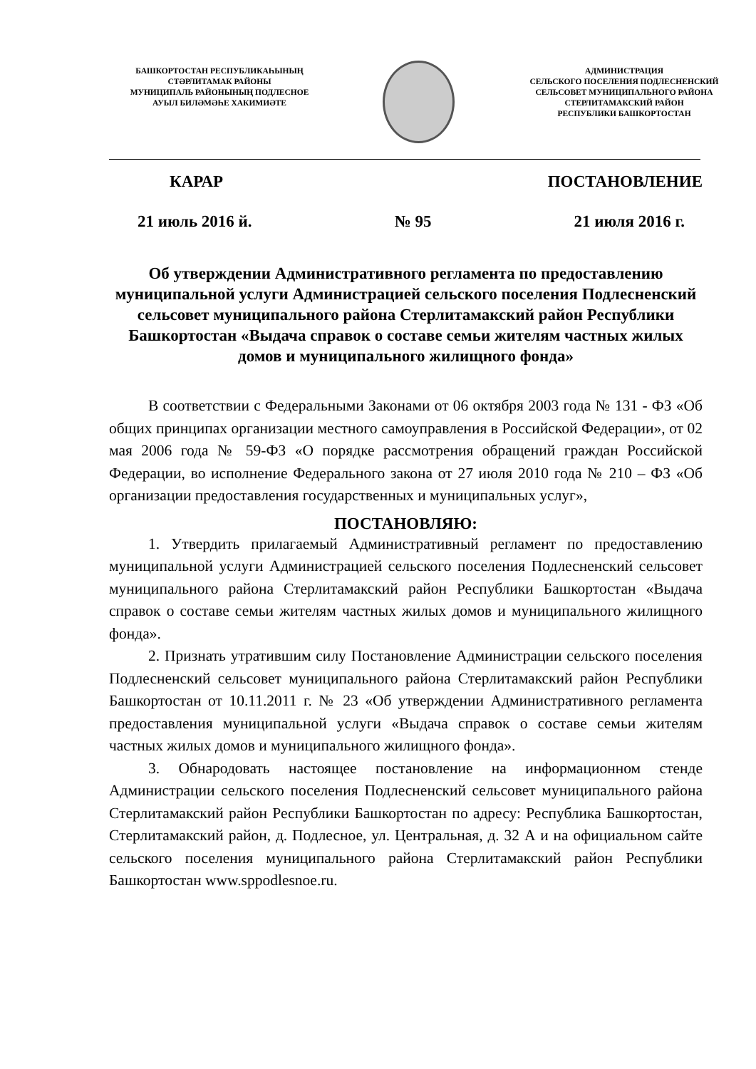БАШКОРТОСТАН РЕСПУБЛИКАҺЫНЫҢ
СТӘРЛИТАМАК РАЙОНЫ
МУНИЦИПАЛЬ РАЙОНЫНЫҢ ПОДЛЕСНОЕ
АУЫЛ БИЛӘМӘҺЕ ХАКИМИӘТЕ
АДМИНИСТРАЦИЯ
СЕЛЬСКОГО ПОСЕЛЕНИЯ ПОДЛЕСНЕНСКИЙ
СЕЛЬСОВЕТ МУНИЦИПАЛЬНОГО РАЙОНА
СТЕРЛИТАМАКСКИЙ РАЙОН
РЕСПУБЛИКИ БАШКОРТОСТАН
КАРАР ПОСТАНОВЛЕНИЕ
21 июль 2016 й. № 95 21 июля 2016 г.
Об утверждении Административного регламента по предоставлению муниципальной услуги Администрацией сельского поселения Подлесненский сельсовет муниципального района Стерлитамакский район Республики Башкортостан «Выдача справок о составе семьи жителям частных жилых домов и муниципального жилищного фонда»
В соответствии с Федеральными Законами от 06 октября 2003 года № 131 - ФЗ «Об общих принципах организации местного самоуправления в Российской Федерации», от 02 мая 2006 года № 59-ФЗ «О порядке рассмотрения обращений граждан Российской Федерации, во исполнение Федерального закона от 27 июля 2010 года № 210 – ФЗ «Об организации предоставления государственных и муниципальных услуг»,
ПОСТАНОВЛЯЮ:
1. Утвердить прилагаемый Административный регламент по предоставлению муниципальной услуги Администрацией сельского поселения Подлесненский сельсовет муниципального района Стерлитамакский район Республики Башкортостан «Выдача справок о составе семьи жителям частных жилых домов и муниципального жилищного фонда».
2. Признать утратившим силу Постановление Администрации сельского поселения Подлесненский сельсовет муниципального района Стерлитамакский район Республики Башкортостан от 10.11.2011 г. № 23 «Об утверждении Административного регламента предоставления муниципальной услуги «Выдача справок о составе семьи жителям частных жилых домов и муниципального жилищного фонда».
3. Обнародовать настоящее постановление на информационном стенде Администрации сельского поселения Подлесненский сельсовет муниципального района Стерлитамакский район Республики Башкортостан по адресу: Республика Башкортостан, Стерлитамакский район, д. Подлесное, ул. Центральная, д. 32 А и на официальном сайте сельского поселения муниципального района Стерлитамакский район Республики Башкортостан www.sppodlesnoe.ru.